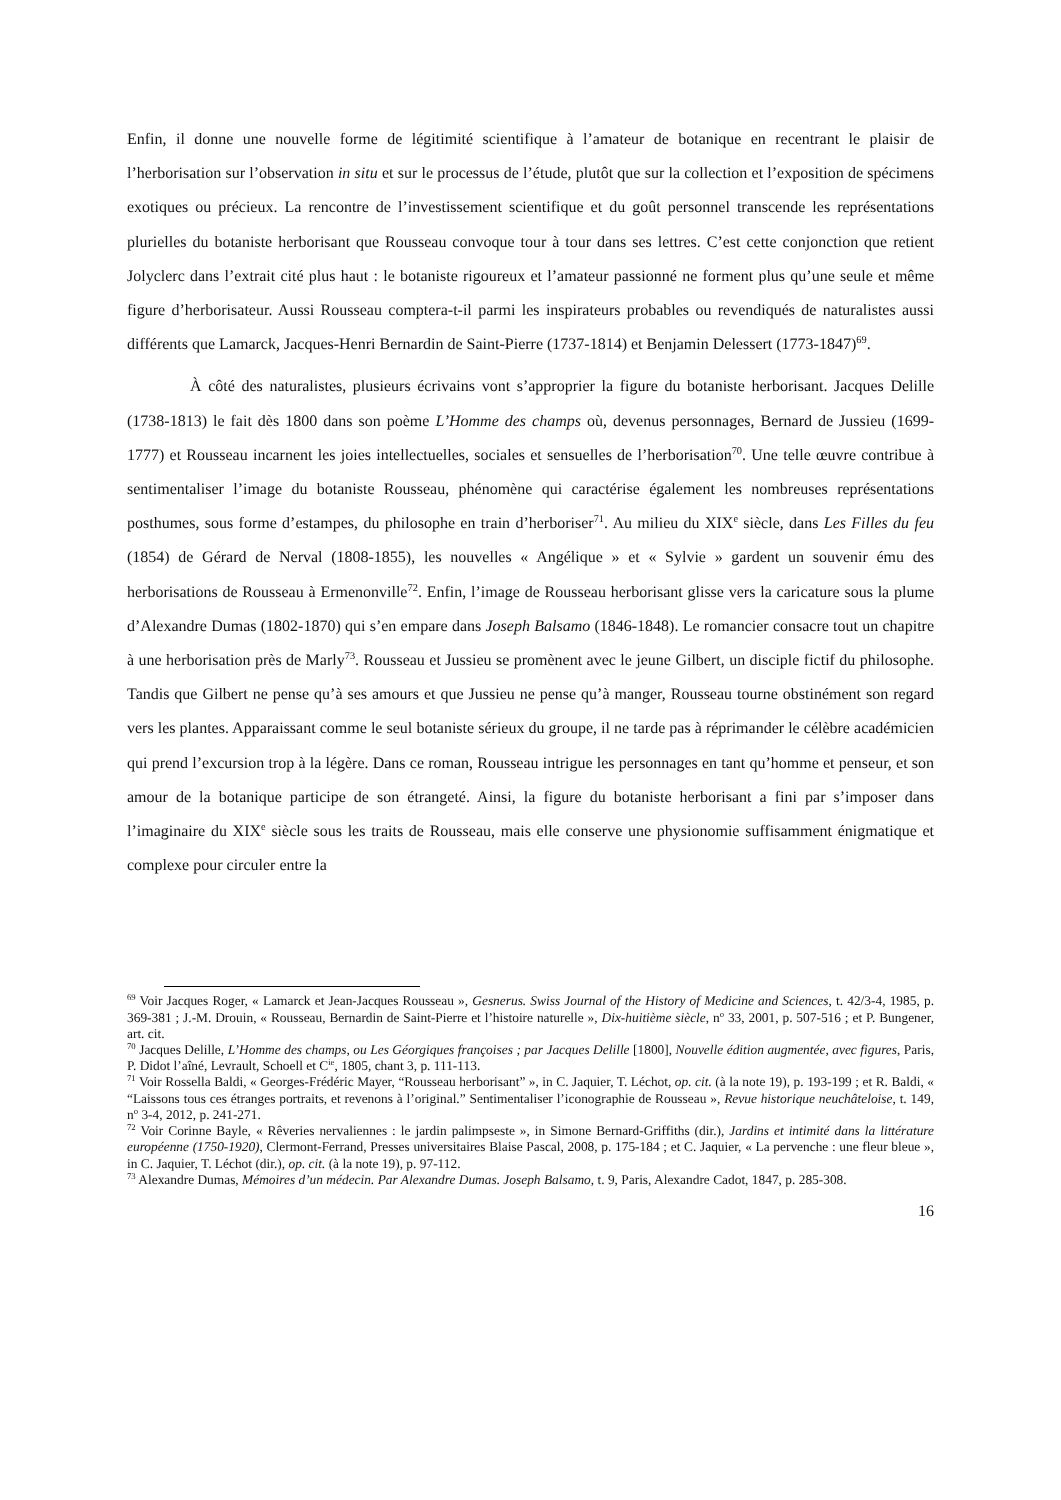Enfin, il donne une nouvelle forme de légitimité scientifique à l’amateur de botanique en recentrant le plaisir de l’herborisation sur l’observation in situ et sur le processus de l’étude, plutôt que sur la collection et l’exposition de spécimens exotiques ou précieux. La rencontre de l’investissement scientifique et du goût personnel transcende les représentations plurielles du botaniste herborisant que Rousseau convoque tour à tour dans ses lettres. C’est cette conjonction que retient Jolyclerc dans l’extrait cité plus haut : le botaniste rigoureux et l’amateur passionné ne forment plus qu’une seule et même figure d’herborisateur. Aussi Rousseau comptera-t-il parmi les inspirateurs probables ou revendiqués de naturalistes aussi différents que Lamarck, Jacques-Henri Bernardin de Saint-Pierre (1737-1814) et Benjamin Delessert (1773-1847)<sup>69</sup>.
À côté des naturalistes, plusieurs écrivains vont s’approprier la figure du botaniste herborisant. Jacques Delille (1738-1813) le fait dès 1800 dans son poème L’Homme des champs où, devenus personnages, Bernard de Jussieu (1699-1777) et Rousseau incarnent les joies intellectuelles, sociales et sensuelles de l’herborisation<sup>70</sup>. Une telle œuvre contribue à sentimentaliser l’image du botaniste Rousseau, phénomène qui caractérise également les nombreuses représentations posthumes, sous forme d’estampes, du philosophe en train d’herboriser<sup>71</sup>. Au milieu du XIX<sup>e</sup> siècle, dans Les Filles du feu (1854) de Gérard de Nerval (1808-1855), les nouvelles « Angélique » et « Sylvie » gardent un souvenir ému des herborisations de Rousseau à Ermenonville<sup>72</sup>. Enfin, l’image de Rousseau herborisant glisse vers la caricature sous la plume d’Alexandre Dumas (1802-1870) qui s’en empare dans Joseph Balsamo (1846-1848). Le romancier consacre tout un chapitre à une herborisation près de Marly<sup>73</sup>. Rousseau et Jussieu se promènent avec le jeune Gilbert, un disciple fictif du philosophe. Tandis que Gilbert ne pense qu’à ses amours et que Jussieu ne pense qu’à manger, Rousseau tourne obstinément son regard vers les plantes. Apparaissant comme le seul botaniste sérieux du groupe, il ne tarde pas à réprimander le célèbre académicien qui prend l’excursion trop à la légère. Dans ce roman, Rousseau intrigue les personnages en tant qu’homme et penseur, et son amour de la botanique participe de son étrangeté. Ainsi, la figure du botaniste herborisant a fini par s’imposer dans l’imaginaire du XIX<sup>e</sup> siècle sous les traits de Rousseau, mais elle conserve une physionomie suffisamment énigmatique et complexe pour circuler entre la
<sup>69</sup> Voir Jacques Roger, « Lamarck et Jean-Jacques Rousseau », Gesnerus. Swiss Journal of the History of Medicine and Sciences, t. 42/3-4, 1985, p. 369-381 ; J.-M. Drouin, « Rousseau, Bernardin de Saint-Pierre et l’histoire naturelle », Dix-huitième siècle, n<sup>o</sup> 33, 2001, p. 507-516 ; et P. Bungener, art. cit.
<sup>70</sup> Jacques Delille, L’Homme des champs, ou Les Géorgiques françoises ; par Jacques Delille [1800], Nouvelle édition augmentée, avec figures, Paris, P. Didot l’aîné, Levrault, Schoell et C<sup>ie</sup>, 1805, chant 3, p. 111-113.
<sup>71</sup> Voir Rossella Baldi, « Georges-Frédéric Mayer, “Rousseau herborisant” », in C. Jaquier, T. Léchot, op. cit. (à la note 19), p. 193-199 ; et R. Baldi, « “Laissons tous ces étranges portraits, et revenons à l’original.” Sentimentaliser l’iconographie de Rousseau », Revue historique neuchâteloise, t. 149, n<sup>o</sup> 3-4, 2012, p. 241-271.
<sup>72</sup> Voir Corinne Bayle, « Rêveries nervaliennes : le jardin palimpseste », in Simone Bernard-Griffiths (dir.), Jardins et intimité dans la littérature européenne (1750-1920), Clermont-Ferrand, Presses universitaires Blaise Pascal, 2008, p. 175-184 ; et C. Jaquier, « La pervenche : une fleur bleue », in C. Jaquier, T. Léchot (dir.), op. cit. (à la note 19), p. 97-112.
<sup>73</sup> Alexandre Dumas, Mémoires d’un médecin. Par Alexandre Dumas. Joseph Balsamo, t. 9, Paris, Alexandre Cadot, 1847, p. 285-308.
16